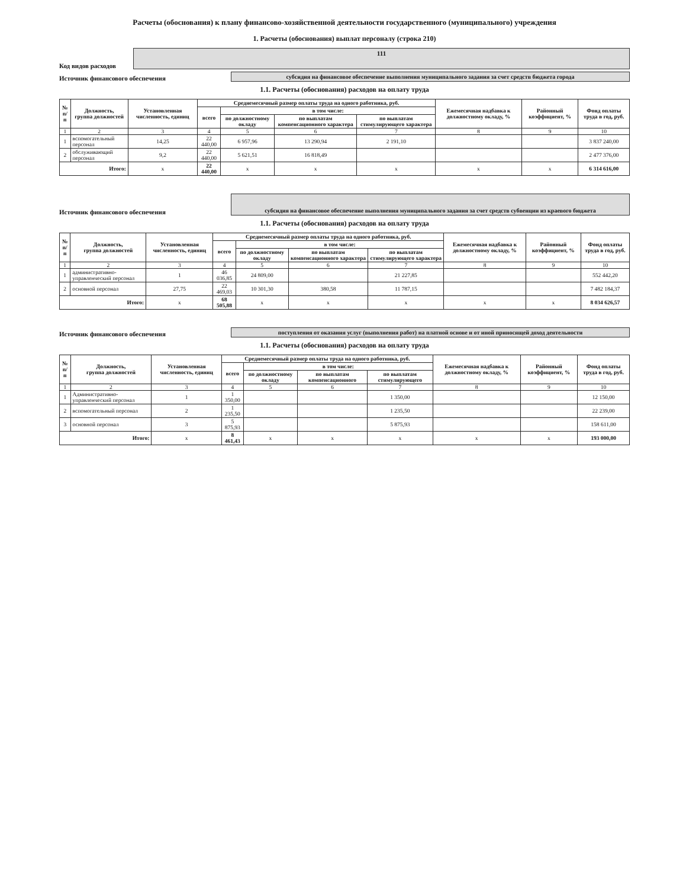Расчеты (обоснования) к плану финансово-хозяйственной деятельности государственного (муниципального) учреждения
1. Расчеты (обоснования) выплат персоналу (строка 210)
Код видов расходов
111
Источник финансового обеспечения
субсидия на финансовое обеспечение выполнения муниципального задания за счет средств бюджета города
1.1. Расчеты (обоснования) расходов на оплату труда
| № п/п | Должность, группа должностей | Установленная численность, единиц | Среднемесячный размер оплаты труда на одного работника, руб. | | | | Ежемесячная надбавка к должностному окладу, % | Районный коэффициент, % | Фонд оплаты труда в год, руб. |
| --- | --- | --- | --- | --- | --- | --- | --- | --- | --- |
| | | | всего | в том числе: | | | | | |
| | | | | по должностному окладу | по выплатам компенсационного характера | по выплатам стимулирующего характера | | | |
| 1 | 2 | 3 | 4 | 5 | 6 | 7 | 8 | 9 | 10 |
| 1 | вспомогательный персонал | 14,25 | 22 440,00 | 6 957,96 | 13 290,94 | 2 191,10 | | | 3 837 240,00 |
| 2 | обслуживающий персонал | 9,2 | 22 440,00 | 5 621,51 | 16 818,49 | | | | 2 477 376,00 |
| Итого: | | x | 22 440,00 | x | x | x | x | x | 6 314 616,00 |
Источник финансового обеспечения
субсидия на финансовое обеспечение выполнения муниципального задания за счет средств субвенции из краевого бюджета
1.1. Расчеты (обоснования) расходов на оплату труда
| № п/п | Должность, группа должностей | Установленная численность, единиц | Среднемесячный размер оплаты труда на одного работника, руб. | | | | Ежемесячная надбавка к должностному окладу, % | Районный коэффициент, % | Фонд оплаты труда в год, руб. |
| --- | --- | --- | --- | --- | --- | --- | --- | --- | --- |
| | | | всего | в том числе: | | | | | |
| | | | | по должностному окладу | по выплатам компенсационного характера | по выплатам стимулирующего характера | | | |
| 1 | 2 | 3 | 4 | 5 | 6 | 7 | 8 | 9 | 10 |
| 1 | административно-управленческий персонал | 1 | 46 036,85 | 24 809,00 | | 21 227,85 | | | 552 442,20 |
| 2 | основной персонал | 27,75 | 22 469,03 | 10 301,30 | 380,58 | 11 787,15 | | | 7 482 184,37 |
| Итого: | | x | 68 505,88 | x | x | x | x | x | 8 034 626,57 |
Источник финансового обеспечения
поступления от оказания услуг (выполнения работ) на платной основе и от иной приносящей доход деятельности
1.1. Расчеты (обоснования) расходов на оплату труда
| № п/п | Должность, группа должностей | Установленная численность, единиц | Среднемесячный размер оплаты труда на одного работника, руб. | | | | Ежемесячная надбавка к должностному окладу, % | Районный коэффициент, % | Фонд оплаты труда в год, руб. |
| --- | --- | --- | --- | --- | --- | --- | --- | --- | --- |
| | | | всего | в том числе: | | | | | |
| | | | | по должностному окладу | по выплатам компенсационного | по выплатам стимулирующего | | | |
| 1 | 2 | 3 | 4 | 5 | 6 | 7 | 8 | 9 | 10 |
| 1 | Административно-управленческий персонал | 1 | 1 350,00 | | | 1 350,00 | | | 12 150,00 |
| 2 | вспомогательный персонал | 2 | 1 235,50 | | | 1 235,50 | | | 22 239,00 |
| 3 | основной персонал | 3 | 5 875,93 | | | 5 875,93 | | | 158 611,00 |
| Итого: | | x | 8 461,43 | x | x | x | x | x | 193 000,00 |